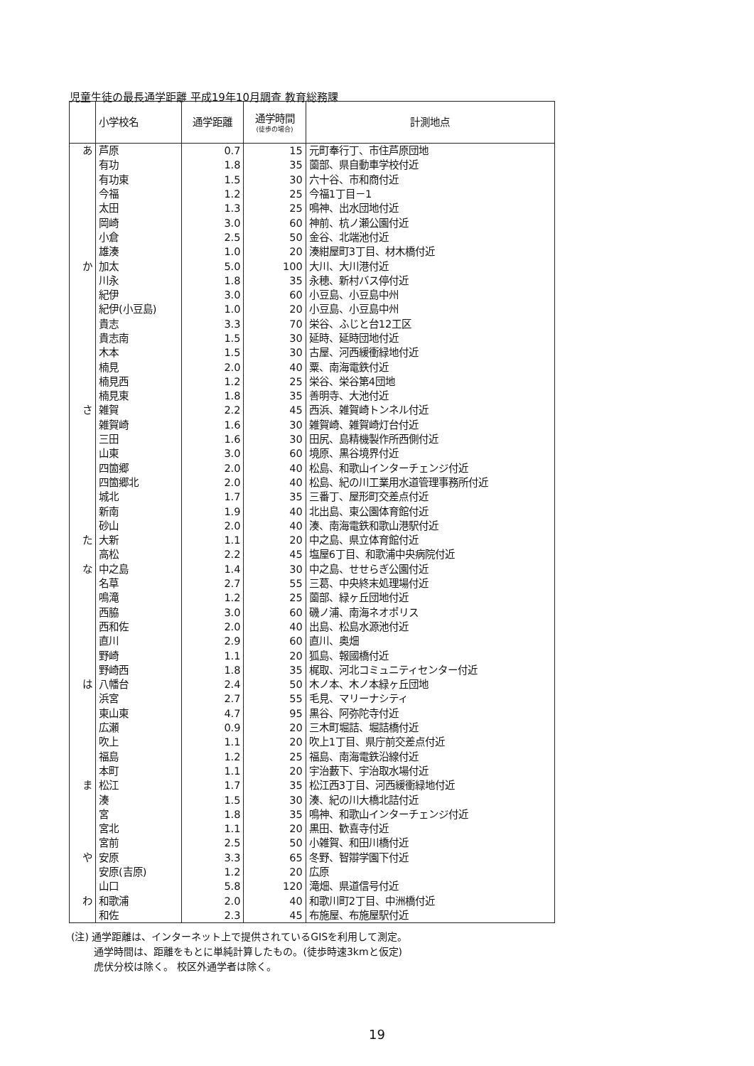児童生徒の最長通学距離 平成19年10月調査 教育総務課
| | 小学校名 | 通学距離 | 通学時間 (徒歩の場合) | 計測地点 |
| --- | --- | --- | --- | --- |
| あ | 芦原 | 0.7 | 15 | 元町奉行丁、市住芦原団地 |
| | 有功 | 1.8 | 35 | 薗部、県自動車学校付近 |
| | 有功東 | 1.5 | 30 | 六十谷、市和商付近 |
| | 今福 | 1.2 | 25 | 今福1丁目－1 |
| | 太田 | 1.3 | 25 | 鳴神、出水団地付近 |
| | 岡崎 | 3.0 | 60 | 神前、杭ノ瀬公園付近 |
| | 小倉 | 2.5 | 50 | 金谷、北端池付近 |
| | 雄湊 | 1.0 | 20 | 湊紺屋町3丁目、材木橋付近 |
| か | 加太 | 5.0 | 100 | 大川、大川港付近 |
| | 川永 | 1.8 | 35 | 永穂、新村バス停付近 |
| | 紀伊 | 3.0 | 60 | 小豆島、小豆島中州 |
| | 紀伊(小豆島) | 1.0 | 20 | 小豆島、小豆島中州 |
| | 貴志 | 3.3 | 70 | 栄谷、ふじと台12工区 |
| | 貴志南 | 1.5 | 30 | 延時、延時団地付近 |
| | 木本 | 1.5 | 30 | 古屋、河西緩衝緑地付近 |
| | 楠見 | 2.0 | 40 | 粟、南海電鉄付近 |
| | 楠見西 | 1.2 | 25 | 栄谷、栄谷第4団地 |
| | 楠見東 | 1.8 | 35 | 善明寺、大池付近 |
| さ | 雑賀 | 2.2 | 45 | 西浜、雑賀崎トンネル付近 |
| | 雑賀崎 | 1.6 | 30 | 雑賀崎、雑賀崎灯台付近 |
| | 三田 | 1.6 | 30 | 田尻、島精機製作所西側付近 |
| | 山東 | 3.0 | 60 | 境原、黒谷境界付近 |
| | 四箇郷 | 2.0 | 40 | 松島、和歌山インターチェンジ付近 |
| | 四箇郷北 | 2.0 | 40 | 松島、紀の川工業用水道管理事務所付近 |
| | 城北 | 1.7 | 35 | 三番丁、屋形町交差点付近 |
| | 新南 | 1.9 | 40 | 北出島、東公園体育館付近 |
| | 砂山 | 2.0 | 40 | 湊、南海電鉄和歌山港駅付近 |
| た | 大新 | 1.1 | 20 | 中之島、県立体育館付近 |
| | 高松 | 2.2 | 45 | 塩屋6丁目、和歌浦中央病院付近 |
| な | 中之島 | 1.4 | 30 | 中之島、せせらぎ公園付近 |
| | 名草 | 2.7 | 55 | 三葛、中央終末処理場付近 |
| | 鳴滝 | 1.2 | 25 | 薗部、緑ヶ丘団地付近 |
| | 西脇 | 3.0 | 60 | 磯ノ浦、南海ネオポリス |
| | 西和佐 | 2.0 | 40 | 出島、松島水源池付近 |
| | 直川 | 2.9 | 60 | 直川、奥畑 |
| | 野崎 | 1.1 | 20 | 狐島、報國橋付近 |
| | 野崎西 | 1.8 | 35 | 梶取、河北コミュニティセンター付近 |
| は | 八幡台 | 2.4 | 50 | 木ノ本、木ノ本緑ヶ丘団地 |
| | 浜宮 | 2.7 | 55 | 毛見、マリーナシティ |
| | 東山東 | 4.7 | 95 | 黒谷、阿弥陀寺付近 |
| | 広瀬 | 0.9 | 20 | 三木町堀詰、堀詰橋付近 |
| | 吹上 | 1.1 | 20 | 吹上1丁目、県庁前交差点付近 |
| | 福島 | 1.2 | 25 | 福島、南海電鉄沿線付近 |
| | 本町 | 1.1 | 20 | 宇治藪下、宇治取水場付近 |
| ま | 松江 | 1.7 | 35 | 松江西3丁目、河西緩衝緑地付近 |
| | 湊 | 1.5 | 30 | 湊、紀の川大橋北詰付近 |
| | 宮 | 1.8 | 35 | 鳴神、和歌山インターチェンジ付近 |
| | 宮北 | 1.1 | 20 | 黒田、歓喜寺付近 |
| | 宮前 | 2.5 | 50 | 小雑賀、和田川橋付近 |
| や | 安原 | 3.3 | 65 | 冬野、智辯学園下付近 |
| | 安原(吉原) | 1.2 | 20 | 広原 |
| | 山口 | 5.8 | 120 | 滝畑、県道信号付近 |
| わ | 和歌浦 | 2.0 | 40 | 和歌川町2丁目、中洲橋付近 |
| | 和佐 | 2.3 | 45 | 布施屋、布施屋駅付近 |
(注) 通学距離は、インターネット上で提供されているGISを利用して測定。
   通学時間は、距離をもとに単純計算したもの。(徒歩時速3kmと仮定)
   虎伏分校は除く。 校区外通学者は除く。
19